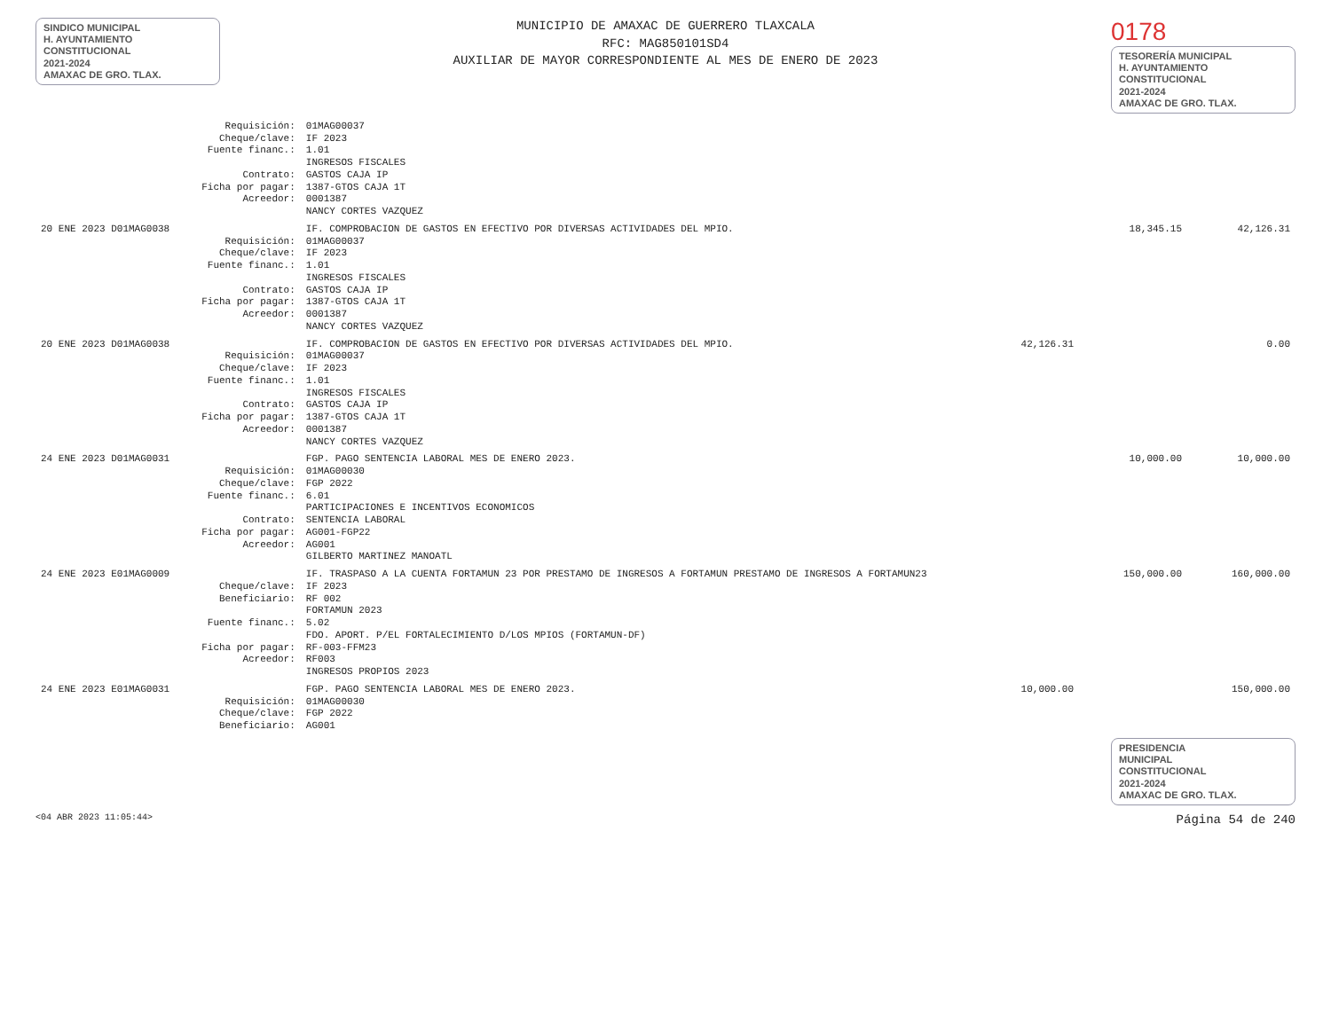SINDICO MUNICIPAL
H. AYUNTAMIENTO
CONSTITUCIONAL
2021-2024
AMAXAC DE GRO. TLAX.
MUNICIPIO DE AMAXAC DE GUERRERO TLAXCALA
RFC: MAG850101SD4
AUXILIAR DE MAYOR CORRESPONDIENTE AL MES DE ENERO DE 2023
0178
TESORERÍA MUNICIPAL
H. AYUNTAMIENTO
CONSTITUCIONAL
2021-2024
AMAXAC DE GRO. TLAX.
| | Requisición: | 01MAG00037 | | | |
| | Cheque/clave: | IF 2023 | | | |
| | Fuente financ.: | 1.01 INGRESOS FISCALES | | | |
| | Contrato: | GASTOS CAJA IP | | | |
| | Ficha por pagar: | 1387-GTOS CAJA 1T | | | |
| | Acreedor: | 0001387 NANCY CORTES VAZQUEZ | | | |
| 20 ENE 2023 D01MAG0038 | | IF. COMPROBACION DE GASTOS EN EFECTIVO POR DIVERSAS ACTIVIDADES DEL MPIO. | | 18,345.15 | 42,126.31 |
| | Requisición: | 01MAG00037 | | | |
| | Cheque/clave: | IF 2023 | | | |
| | Fuente financ.: | 1.01 INGRESOS FISCALES | | | |
| | Contrato: | GASTOS CAJA IP | | | |
| | Ficha por pagar: | 1387-GTOS CAJA 1T | | | |
| | Acreedor: | 0001387 NANCY CORTES VAZQUEZ | | | |
| 20 ENE 2023 D01MAG0038 | | IF. COMPROBACION DE GASTOS EN EFECTIVO POR DIVERSAS ACTIVIDADES DEL MPIO. | 42,126.31 | | 0.00 |
| | Requisición: | 01MAG00037 | | | |
| | Cheque/clave: | IF 2023 | | | |
| | Fuente financ.: | 1.01 INGRESOS FISCALES | | | |
| | Contrato: | GASTOS CAJA IP | | | |
| | Ficha por pagar: | 1387-GTOS CAJA 1T | | | |
| | Acreedor: | 0001387 NANCY CORTES VAZQUEZ | | | |
| 24 ENE 2023 D01MAG0031 | | FGP. PAGO SENTENCIA LABORAL MES DE ENERO 2023. | | 10,000.00 | 10,000.00 |
| | Requisición: | 01MAG00030 | | | |
| | Cheque/clave: | FGP 2022 | | | |
| | Fuente financ.: | 6.01 PARTICIPACIONES E INCENTIVOS ECONOMICOS | | | |
| | Contrato: | SENTENCIA LABORAL | | | |
| | Ficha por pagar: | AG001-FGP22 | | | |
| | Acreedor: | AG001 GILBERTO MARTINEZ MANOATL | | | |
| 24 ENE 2023 E01MAG0009 | | IF. TRASPASO A LA CUENTA FORTAMUN 23 POR PRESTAMO DE INGRESOS A FORTAMUN PRESTAMO DE INGRESOS A FORTAMUN23 | | 150,000.00 | 160,000.00 |
| | Cheque/clave: | IF 2023 | | | |
| | Beneficiario: | RF 002 FORTAMUN 2023 | | | |
| | Fuente financ.: | 5.02 FDO. APORT. P/EL FORTALECIMIENTO D/LOS MPIOS (FORTAMUN-DF) | | | |
| | Ficha por pagar: | RF-003-FFM23 | | | |
| | Acreedor: | RF003 INGRESOS PROPIOS 2023 | | | |
| 24 ENE 2023 E01MAG0031 | | FGP. PAGO SENTENCIA LABORAL MES DE ENERO 2023. | 10,000.00 | | 150,000.00 |
| | Requisición: | 01MAG00030 | | | |
| | Cheque/clave: | FGP 2022 | | | |
| | Beneficiario: | AG001 | | | |
PRESIDENCIA
MUNICIPAL
CONSTITUCIONAL
2021-2024
AMAXAC DE GRO. TLAX.
<04 ABR 2023 11:05:44> Página 54 de 240